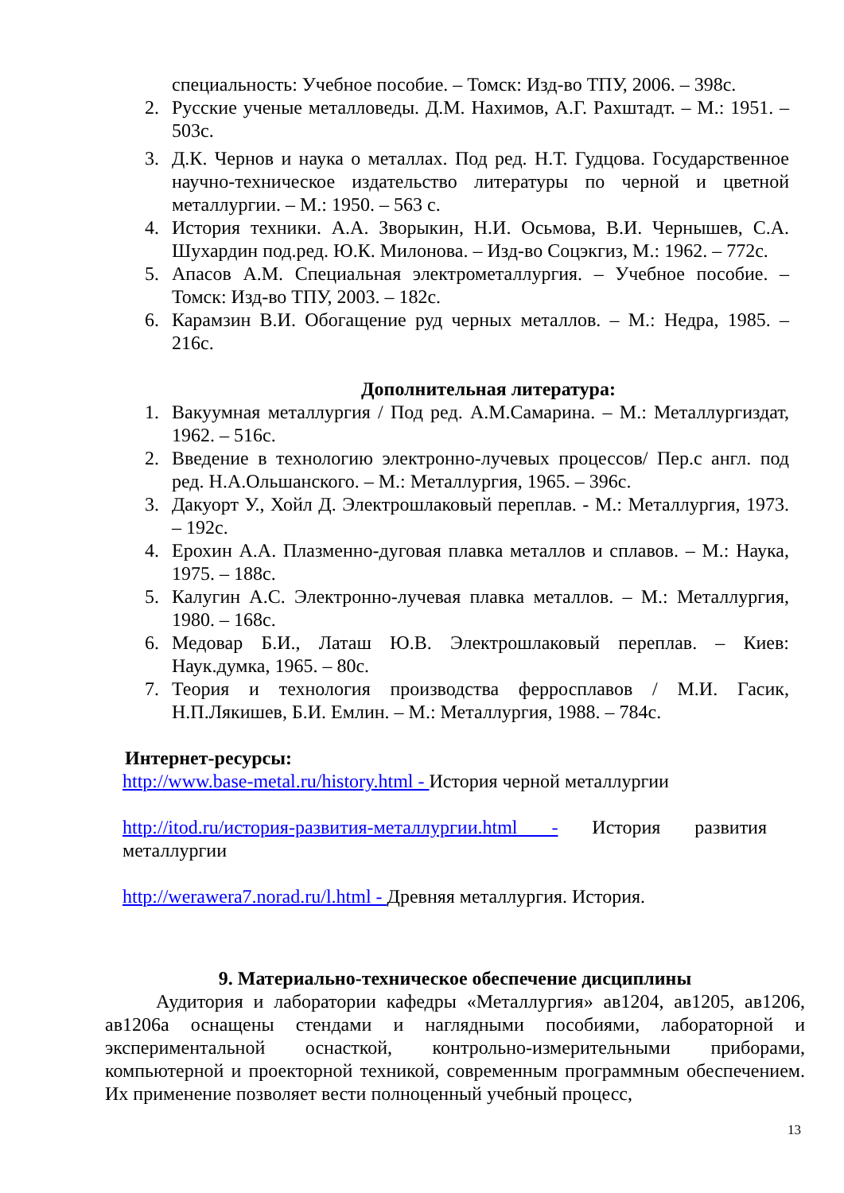специальность: Учебное пособие. – Томск: Изд-во ТПУ, 2006. – 398с.
2. Русские ученые металловеды. Д.М. Нахимов, А.Г. Рахштадт. – М.: 1951. – 503с.
3. Д.К. Чернов и наука о металлах. Под ред. Н.Т. Гудцова. Государственное научно-техническое издательство литературы по черной и цветной металлургии. – М.: 1950. – 563 с.
4. История техники. А.А. Зворыкин, Н.И. Осьмова, В.И. Чернышев, С.А. Шухардин под.ред. Ю.К. Милонова. – Изд-во Соцэкгиз, М.: 1962. – 772с.
5. Апасов А.М. Специальная электрометаллургия. – Учебное пособие. – Томск: Изд-во ТПУ, 2003. – 182с.
6. Карамзин В.И. Обогащение руд черных металлов. – М.: Недра, 1985. – 216с.
Дополнительная литература:
1. Вакуумная металлургия / Под ред. А.М.Самарина. – М.: Металлургиздат, 1962. – 516с.
2. Введение в технологию электронно-лучевых процессов/ Пер.с англ. под ред. Н.А.Ольшанского. – М.: Металлургия, 1965. – 396с.
3. Дакуорт У., Хойл Д. Электрошлаковый переплав. - М.: Металлургия, 1973. – 192с.
4. Ерохин А.А. Плазменно-дуговая плавка металлов и сплавов. – М.: Наука, 1975. – 188с.
5. Калугин А.С. Электронно-лучевая плавка металлов. – М.: Металлургия, 1980. – 168с.
6. Медовар Б.И., Латаш Ю.В. Электрошлаковый переплав. – Киев: Наук.думка, 1965. – 80с.
7. Теория и технология производства ферросплавов / М.И. Гасик, Н.П.Лякишев, Б.И. Емлин. – М.: Металлургия, 1988. – 784с.
Интернет-ресурсы:
http://www.base-metal.ru/history.html - История черной металлургии
http://itod.ru/история-развития-металлургии.html - История развития металлургии
http://werawera7.norad.ru/l.html - Древняя металлургия. История.
9. Материально-техническое обеспечение дисциплины
Аудитория и лаборатории кафедры «Металлургия» ав1204, ав1205, ав1206, ав1206а оснащены стендами и наглядными пособиями, лабораторной и экспериментальной оснасткой, контрольно-измерительными приборами, компьютерной и проекторной техникой, современным программным обеспечением. Их применение позволяет вести полноценный учебный процесс,
13